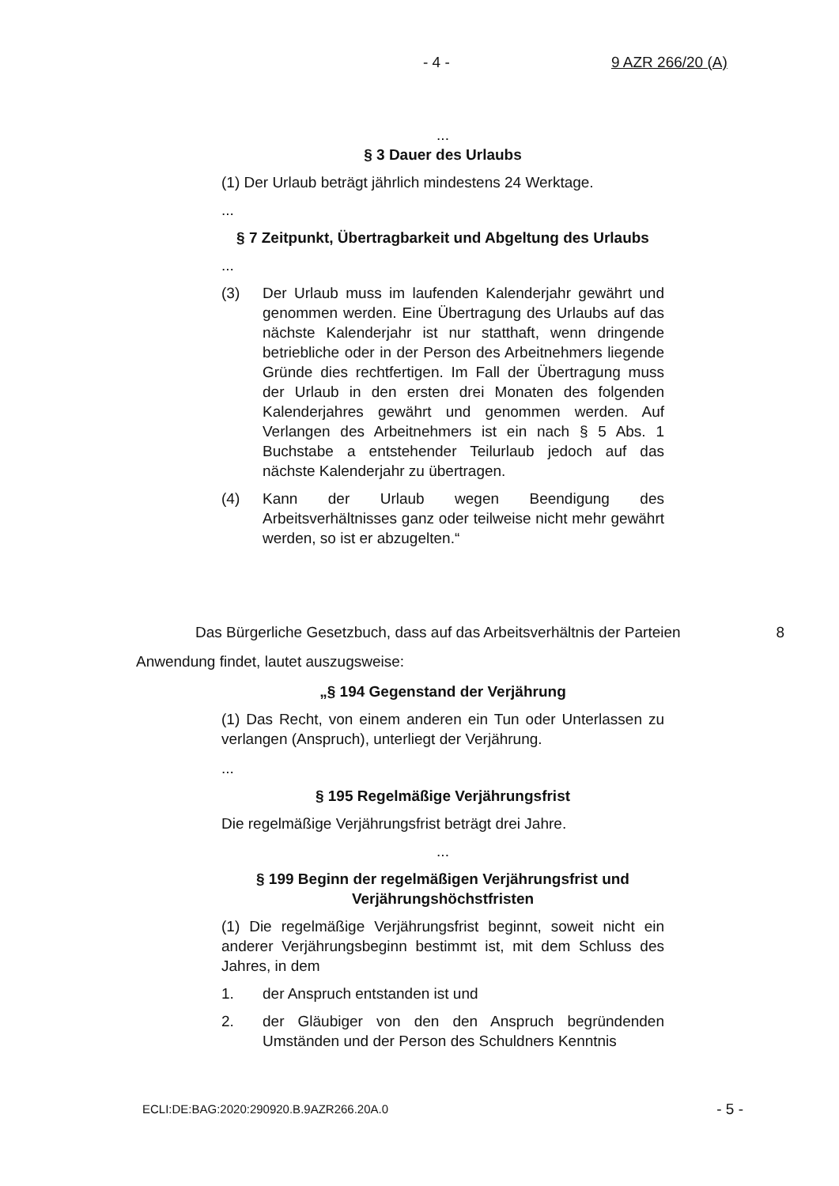- 4 - 9 AZR 266/20 (A)
...
§ 3 Dauer des Urlaubs
(1) Der Urlaub beträgt jährlich mindestens 24 Werktage.
...
§ 7 Zeitpunkt, Übertragbarkeit und Abgeltung des Urlaubs
...
(3) Der Urlaub muss im laufenden Kalenderjahr gewährt und genommen werden. Eine Übertragung des Urlaubs auf das nächste Kalenderjahr ist nur statthaft, wenn dringende betriebliche oder in der Person des Arbeitnehmers liegende Gründe dies rechtfertigen. Im Fall der Übertragung muss der Urlaub in den ersten drei Monaten des folgenden Kalenderjahres gewährt und genommen werden. Auf Verlangen des Arbeitnehmers ist ein nach § 5 Abs. 1 Buchstabe a entstehender Teilurlaub jedoch auf das nächste Kalenderjahr zu übertragen.
(4) Kann der Urlaub wegen Beendigung des Arbeitsverhältnisses ganz oder teilweise nicht mehr gewährt werden, so ist er abzugelten.“
Das Bürgerliche Gesetzbuch, dass auf das Arbeitsverhältnis der Parteien
8
Anwendung findet, lautet auszugsweise:
„§ 194 Gegenstand der Verjährung
(1) Das Recht, von einem anderen ein Tun oder Unterlassen zu verlangen (Anspruch), unterliegt der Verjährung.
...
§ 195 Regelmäßige Verjährungsfrist
Die regelmäßige Verjährungsfrist beträgt drei Jahre.
...
§ 199 Beginn der regelmäßigen Verjährungsfrist und Verjährungshöchstfristen
(1) Die regelmäßige Verjährungsfrist beginnt, soweit nicht ein anderer Verjährungsbeginn bestimmt ist, mit dem Schluss des Jahres, in dem
1. der Anspruch entstanden ist und
2. der Gläubiger von den den Anspruch begründenden Umständen und der Person des Schuldners Kenntnis
ECLI:DE:BAG:2020:290920.B.9AZR266.20A.0 - 5 -